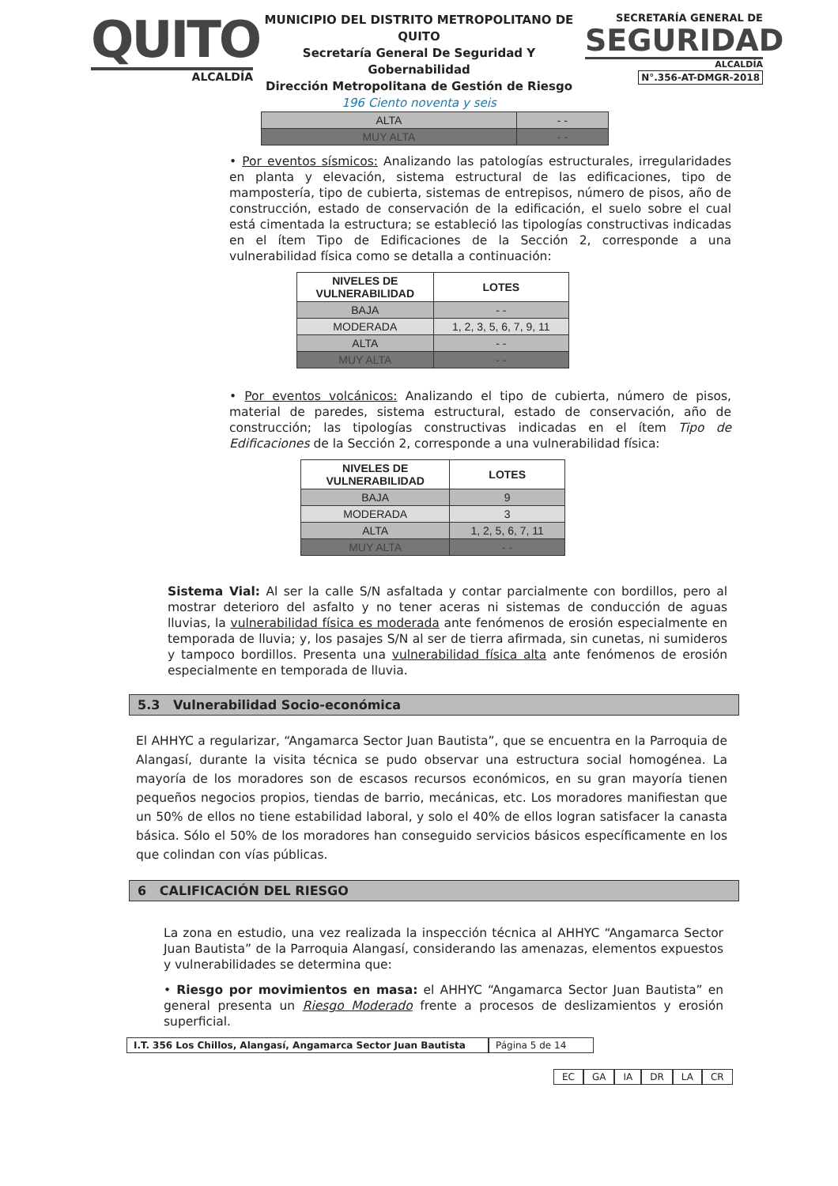QUITO
ALCALDÍA
MUNICIPIO DEL DISTRITO METROPOLITANO DE QUITO
Secretaría General De Seguridad Y Gobernabilidad
Dirección Metropolitana de Gestión de Riesgo
196 Ciento noventa y seis
SECRETARÍA GENERAL DE
SEGURIDAD
ALCALDÍA
N°.356-AT-DMGR-2018
| ALTA | - - |
| MUY ALTA | - - |
• Por eventos sísmicos: Analizando las patologías estructurales, irregularidades en planta y elevación, sistema estructural de las edificaciones, tipo de mampostería, tipo de cubierta, sistemas de entrepisos, número de pisos, año de construcción, estado de conservación de la edificación, el suelo sobre el cual está cimentada la estructura; se estableció las tipologías constructivas indicadas en el ítem Tipo de Edificaciones de la Sección 2, corresponde a una vulnerabilidad física como se detalla a continuación:
| NIVELES DE VULNERABILIDAD | LOTES |
| --- | --- |
| BAJA | - - |
| MODERADA | 1, 2, 3, 5, 6, 7, 9, 11 |
| ALTA | - - |
| MUY ALTA | - - |
• Por eventos volcánicos: Analizando el tipo de cubierta, número de pisos, material de paredes, sistema estructural, estado de conservación, año de construcción; las tipologías constructivas indicadas en el ítem Tipo de Edificaciones de la Sección 2, corresponde a una vulnerabilidad física:
| NIVELES DE VULNERABILIDAD | LOTES |
| --- | --- |
| BAJA | 9 |
| MODERADA | 3 |
| ALTA | 1, 2, 5, 6, 7, 11 |
| MUY ALTA | - - |
Sistema Vial: Al ser la calle S/N asfaltada y contar parcialmente con bordillos, pero al mostrar deterioro del asfalto y no tener aceras ni sistemas de conducción de aguas lluvias, la vulnerabilidad física es moderada ante fenómenos de erosión especialmente en temporada de lluvia; y, los pasajes S/N al ser de tierra afirmada, sin cunetas, ni sumideros y tampoco bordillos. Presenta una vulnerabilidad física alta ante fenómenos de erosión especialmente en temporada de lluvia.
5.3 Vulnerabilidad Socio-económica
El AHHYC a regularizar, “Angamarca Sector Juan Bautista”, que se encuentra en la Parroquia de Alangasí, durante la visita técnica se pudo observar una estructura social homogénea. La mayoría de los moradores son de escasos recursos económicos, en su gran mayoría tienen pequeños negocios propios, tiendas de barrio, mecánicas, etc. Los moradores manifiestan que un 50% de ellos no tiene estabilidad laboral, y solo el 40% de ellos logran satisfacer la canasta básica. Sólo el 50% de los moradores han conseguido servicios básicos específicamente en los que colindan con vías públicas.
6 CALIFICACIÓN DEL RIESGO
La zona en estudio, una vez realizada la inspección técnica al AHHYC “Angamarca Sector Juan Bautista” de la Parroquia Alangasí, considerando las amenazas, elementos expuestos y vulnerabilidades se determina que:
• Riesgo por movimientos en masa: el AHHYC “Angamarca Sector Juan Bautista” en general presenta un Riesgo Moderado frente a procesos de deslizamientos y erosión superficial.
I.T. 356 Los Chillos, Alangasí, Angamarca Sector Juan Bautista
Página 5 de 14
EC GA IA DR LA CR